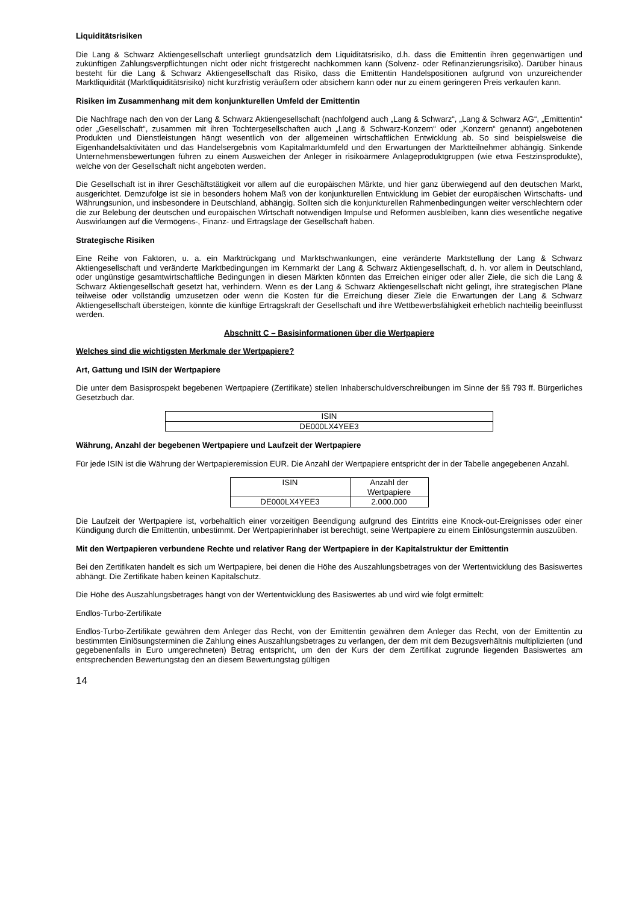Liquiditätsrisiken
Die Lang & Schwarz Aktiengesellschaft unterliegt grundsätzlich dem Liquiditätsrisiko, d.h. dass die Emittentin ihren gegenwärtigen und zukünftigen Zahlungsverpflichtungen nicht oder nicht fristgerecht nachkommen kann (Solvenz- oder Refinanzierungsrisiko). Darüber hinaus besteht für die Lang & Schwarz Aktiengesellschaft das Risiko, dass die Emittentin Handelspositionen aufgrund von unzureichender Marktliquidität (Marktliquiditätsrisiko) nicht kurzfristig veräußern oder absichern kann oder nur zu einem geringeren Preis verkaufen kann.
Risiken im Zusammenhang mit dem konjunkturellen Umfeld der Emittentin
Die Nachfrage nach den von der Lang & Schwarz Aktiengesellschaft (nachfolgend auch „Lang & Schwarz“, „Lang & Schwarz AG“, „Emittentin“ oder „Gesellschaft“, zusammen mit ihren Tochtergesellschaften auch „Lang & Schwarz-Konzern“ oder „Konzern“ genannt) angebotenen Produkten und Dienstleistungen hängt wesentlich von der allgemeinen wirtschaftlichen Entwicklung ab. So sind beispielsweise die Eigenhandelsaktivitäten und das Handelsergebnis vom Kapitalmarktumfeld und den Erwartungen der Marktteilnehmer abhängig. Sinkende Unternehmensbewertungen führen zu einem Ausweichen der Anleger in risikoärmere Anlageproduktgruppen (wie etwa Festzinsprodukte), welche von der Gesellschaft nicht angeboten werden.
Die Gesellschaft ist in ihrer Geschäftstätigkeit vor allem auf die europäischen Märkte, und hier ganz überwiegend auf den deutschen Markt, ausgerichtet. Demzufolge ist sie in besonders hohem Maß von der konjunkturellen Entwicklung im Gebiet der europäischen Wirtschafts- und Währungsunion, und insbesondere in Deutschland, abhängig. Sollten sich die konjunkturellen Rahmenbedingungen weiter verschlechtern oder die zur Belebung der deutschen und europäischen Wirtschaft notwendigen Impulse und Reformen ausbleiben, kann dies wesentliche negative Auswirkungen auf die Vermögens-, Finanz- und Ertragslage der Gesellschaft haben.
Strategische Risiken
Eine Reihe von Faktoren, u. a. ein Marktrückgang und Marktschwankungen, eine veränderte Marktstellung der Lang & Schwarz Aktiengesellschaft und veränderte Marktbedingungen im Kernmarkt der Lang & Schwarz Aktiengesellschaft, d. h. vor allem in Deutschland, oder ungünstige gesamtwirtschaftliche Bedingungen in diesen Märkten könnten das Erreichen einiger oder aller Ziele, die sich die Lang & Schwarz Aktiengesellschaft gesetzt hat, verhindern. Wenn es der Lang & Schwarz Aktiengesellschaft nicht gelingt, ihre strategischen Pläne teilweise oder vollständig umzusetzen oder wenn die Kosten für die Erreichung dieser Ziele die Erwartungen der Lang & Schwarz Aktiengesellschaft übersteigen, könnte die künftige Ertragskraft der Gesellschaft und ihre Wettbewerbsfähigkeit erheblich nachteilig beeinflusst werden.
Abschnitt C – Basisinformationen über die Wertpapiere
Welches sind die wichtigsten Merkmale der Wertpapiere?
Art, Gattung und ISIN der Wertpapiere
Die unter dem Basisprospekt begebenen Wertpapiere (Zertifikate) stellen Inhaberschuldverschreibungen im Sinne der §§ 793 ff. Bürgerliches Gesetzbuch dar.
| ISIN |
| --- |
| DE000LX4YEE3 |
Währung, Anzahl der begebenen Wertpapiere und Laufzeit der Wertpapiere
Für jede ISIN ist die Währung der Wertpapieremission EUR. Die Anzahl der Wertpapiere entspricht der in der Tabelle angegebenen Anzahl.
| ISIN | Anzahl der Wertpapiere |
| --- | --- |
| DE000LX4YEE3 | 2.000.000 |
Die Laufzeit der Wertpapiere ist, vorbehaltlich einer vorzeitigen Beendigung aufgrund des Eintritts eine Knock-out-Ereignisses oder einer Kündigung durch die Emittentin, unbestimmt. Der Wertpapierinhaber ist berechtigt, seine Wertpapiere zu einem Einlösungstermin auszuüben.
Mit den Wertpapieren verbundene Rechte und relativer Rang der Wertpapiere in der Kapitalstruktur der Emittentin
Bei den Zertifikaten handelt es sich um Wertpapiere, bei denen die Höhe des Auszahlungsbetrages von der Wertentwicklung des Basiswertes abhängt. Die Zertifikate haben keinen Kapitalschutz.
Die Höhe des Auszahlungsbetrages hängt von der Wertentwicklung des Basiswertes ab und wird wie folgt ermittelt:
Endlos-Turbo-Zertifikate
Endlos-Turbo-Zertifikate gewähren dem Anleger das Recht, von der Emittentin gewähren dem Anleger das Recht, von der Emittentin zu bestimmten Einlösungsterminen die Zahlung eines Auszahlungsbetrages zu verlangen, der dem mit dem Bezugsverhältnis multiplizierten (und gegebenenfalls in Euro umgerechneten) Betrag entspricht, um den der Kurs der dem Zertifikat zugrunde liegenden Basiswertes am entsprechenden Bewertungstag den an diesem Bewertungstag gültigen
14